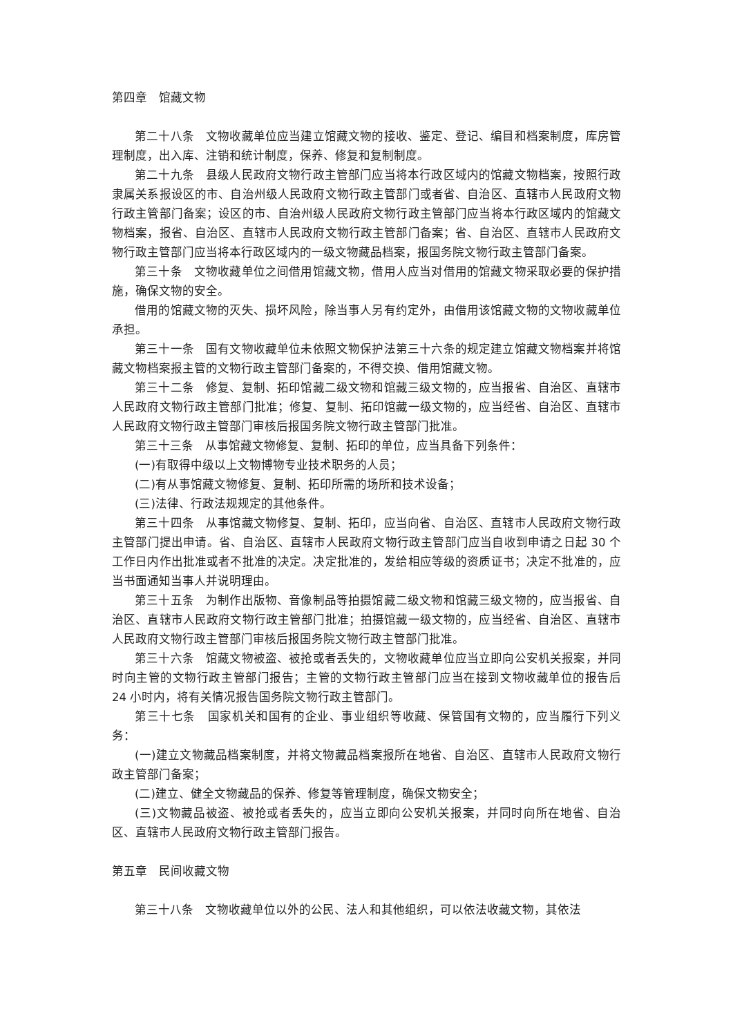第四章　馆藏文物
第二十八条　文物收藏单位应当建立馆藏文物的接收、鉴定、登记、编目和档案制度，库房管理制度，出入库、注销和统计制度，保养、修复和复制制度。
第二十九条　县级人民政府文物行政主管部门应当将本行政区域内的馆藏文物档案，按照行政隶属关系报设区的市、自治州级人民政府文物行政主管部门或者省、自治区、直辖市人民政府文物行政主管部门备案；设区的市、自治州级人民政府文物行政主管部门应当将本行政区域内的馆藏文物档案，报省、自治区、直辖市人民政府文物行政主管部门备案；省、自治区、直辖市人民政府文物行政主管部门应当将本行政区域内的一级文物藏品档案，报国务院文物行政主管部门备案。
第三十条　文物收藏单位之间借用馆藏文物，借用人应当对借用的馆藏文物采取必要的保护措施，确保文物的安全。
借用的馆藏文物的灭失、损坏风险，除当事人另有约定外，由借用该馆藏文物的文物收藏单位承担。
第三十一条　国有文物收藏单位未依照文物保护法第三十六条的规定建立馆藏文物档案并将馆藏文物档案报主管的文物行政主管部门备案的，不得交换、借用馆藏文物。
第三十二条　修复、复制、拓印馆藏二级文物和馆藏三级文物的，应当报省、自治区、直辖市人民政府文物行政主管部门批准；修复、复制、拓印馆藏一级文物的，应当经省、自治区、直辖市人民政府文物行政主管部门审核后报国务院文物行政主管部门批准。
第三十三条　从事馆藏文物修复、复制、拓印的单位，应当具备下列条件：
(一)有取得中级以上文物博物专业技术职务的人员；
(二)有从事馆藏文物修复、复制、拓印所需的场所和技术设备；
(三)法律、行政法规规定的其他条件。
第三十四条　从事馆藏文物修复、复制、拓印，应当向省、自治区、直辖市人民政府文物行政主管部门提出申请。省、自治区、直辖市人民政府文物行政主管部门应当自收到申请之日起 30 个工作日内作出批准或者不批准的决定。决定批准的，发给相应等级的资质证书；决定不批准的，应当书面通知当事人并说明理由。
第三十五条　为制作出版物、音像制品等拍摄馆藏二级文物和馆藏三级文物的，应当报省、自治区、直辖市人民政府文物行政主管部门批准；拍摄馆藏一级文物的，应当经省、自治区、直辖市人民政府文物行政主管部门审核后报国务院文物行政主管部门批准。
第三十六条　馆藏文物被盗、被抢或者丢失的，文物收藏单位应当立即向公安机关报案，并同时向主管的文物行政主管部门报告；主管的文物行政主管部门应当在接到文物收藏单位的报告后 24 小时内，将有关情况报告国务院文物行政主管部门。
第三十七条　国家机关和国有的企业、事业组织等收藏、保管国有文物的，应当履行下列义务：
(一)建立文物藏品档案制度，并将文物藏品档案报所在地省、自治区、直辖市人民政府文物行政主管部门备案；
(二)建立、健全文物藏品的保养、修复等管理制度，确保文物安全；
(三)文物藏品被盗、被抢或者丢失的，应当立即向公安机关报案，并同时向所在地省、自治区、直辖市人民政府文物行政主管部门报告。
第五章　民间收藏文物
第三十八条　文物收藏单位以外的公民、法人和其他组织，可以依法收藏文物，其依法